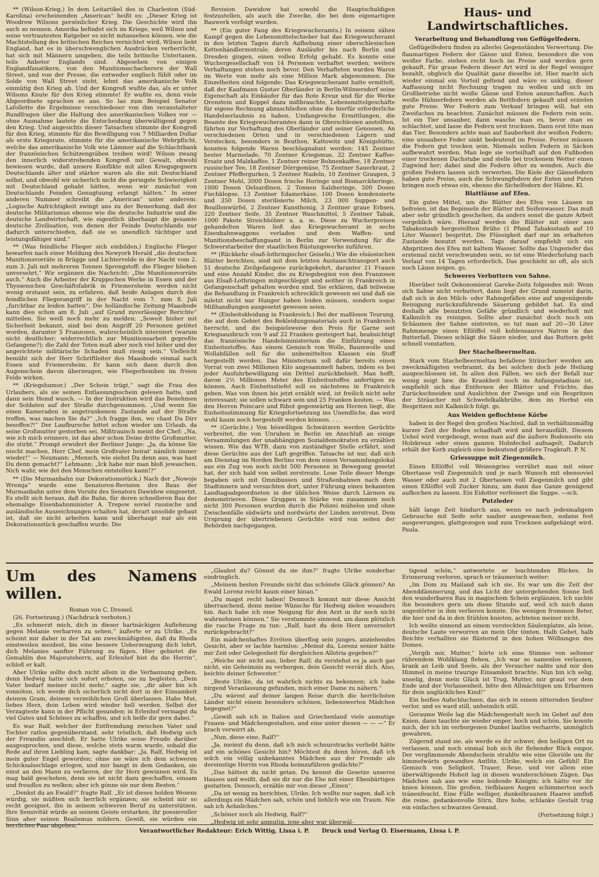** (Wilson-Krieg.) In dem Leitartikel des in Charleston (Süd-Karolina) erscheinenden „American“ heißt es: „Dieser Krieg ist Woodrow Wilsons persönlicher Krieg. Die Geschichte wird ihn auch so nennen. Amerika befindet sich im Kriege, weil Wilson und seine vertrautesten Ratgeber es nicht mitansehen können, wie die Machtstellung des britischen Reiches vernichtet wird. Wilson liebt England, hat es in überschwenglichen Ausdrücken verherrlicht, hat sich mit Männern umgeben, die teils britische Untertanen, teils Anbeter Englands sind. Abgesehen von einigen Englandfanatikern, von den Munitionsschacherern der Wall Street, und von der Presse, die entweder englisch fühlt oder im Solde von Wall Street steht, lehnt das amerikanische Volk einmütig den Krieg ab. Und der Kongreß wußte das, als er unter Wilsons Knute für den Krieg stimmte! Er wußte es, denn viele Abgeordnete sprachen es aus. So las zum Beispiel Senator Lafollette die Ergebnisse verschiedener von ihm veranstalteter Rundfragen über die Haltung des amerikanischen Volkes vor — ohne Ausnahme lautete die Entscheidung überwältigend gegen den Krieg. Und angesichts dieser Tatsachen stimmte der Kongreß für den Krieg, stimmte für die Bewilligung von 7 Milliarden Dollar als erste Kriegsrate, stimmte für die amerikanische Wehrpflicht, welche das amerikanische Volk wie Lämmer auf die Schlachtbank der französischen Schützengräben treiben wird! Wilson zwang den innerlich widerstrebenden Kongreß mit Gewalt, obwohl bewiesen wurde, daß unsere Konflikte mit allen Kriegsgegnern Deutschlands älter und stärker waren als die mit Deutschland selbst, und obwohl wir sicherlich nicht die geringste Schwierigkeit mit Deutschland gehabt hätten, wenn wir zunächst von Deutschlands Feinden Genugtuung erlangt hätten.“ In einer anderen Nummer schreibt die „American“ unter anderem: „Logische Aufrichtigkeit zwingt uns zu der Bemerkung, daß der deutsche Militarismus ebenso wie die deutsche Industrie und die deutsche Landwirtschaft, wie eigentlich überhaupt die gesamte deutsche Zivilisation, von denen der Feinde Deutschlands nur dadurch unterschieden, daß sie so unendlich tüchtiger und leistungsfähiger sind.“
** (Was feindliche Flieger sich einbilden.) Englische Flieger bewarfen nach einer Meldung des Newyork Herald „die deutschen Munitionsvorräte in Brügge und Lichtervelde in der Nacht vom 2. zum 3. Juli mit mehreren Tonnen Sprengstoff; die Flieger blieben unversehrt.“ Wir ergänzen die Nachricht: „Die Munitionsvorräte auch.“ Auch die Arbeiter der Kruppschen Werke in Essen und der Thyssenschen Geschäftsfabrik in Friemersheim werden nicht wenig erstaunt sein, zu erfahren, daß beide Anlagen durch den feindlichen Fliegerangriff in der Nacht vom 7. zum 8. Juli „furchtbar zu leiden hatten“. Die holländische Zeitung Maasbode kann dies schon am 8. Juli „auf Grund zuverlässiger Berichte“ mitteilen. Sie weiß noch mehr zu melden: „Soweit bisher mit Sicherheit bekannt, sind bei dem Angriff 20 Personen getötet worden, darunter 5 Franzosen, wahrscheinlich interniert (warum nicht deutlicher: widerrechtlich zur Munitionsarbeit gepreßte Gefangene?); die Zahl der Toten muß aber noch viel höher und der angerichtete militärische Schaden muß riesig sein.“ Vielleicht bemüht sich der Herr Schriftleiter des Maasbode einmal nach Essen und Friemersheim. Er kann sich dann durch den Augenschein davon überzeugen, wie Fliegerbomben im freien Felde wirken.
** (Kriegshumor.) „Der Schein trügt,“ sagt die Frau des Urlaubers, als sie seinen Entlassungsschein gelesen hatte, und dann sein Hemd wusch. — In der Instruktion wird das Benehmen der Soldaten auf der Straße durchgenommen. „Und wenn Sie einen Kameraden in angetrunkenem Zustande auf der Straße treffen, was machen Sie da?“ „Ich fragge ihm, wo chast Du Dirr besoffen?!“ Der Laufbursche bittet schon wieder um Urlaub, da seine Großmutter gestorben sei. Mißtrauisch meint der Chef: „Na, wie ich mich erinnere, ist das aber schon Deine dritte Großmutter, die stirbt.“ Prompt erwidert der Berliner Junge: „Ja, da könne Sie nischt machen, Herr Chef, mein Großvater heirat' nämlich immer wieder!“ — Neumann: „Mensch, wie siehst Du denn aus, was hast Du denn gemacht?“ Lehmann: „Ick habe mir man bloß jewaschen. Nich wahr, wie det den Menschen entstellen kann!?“
** (Die Murmanbahn nur Dekorationsstück.) Nach der „Nowoje Wremja“ wurde eine Senatoren-Revision des Baus der Murmanbahn unter dem Vorsitz des Senators Dawidow eingesetzt. Es stellt sich heraus, daß die Bahn, für deren schnelleren Bau der ehemalige Eisenbahnminister A. Trepow soviel russische und ausländische Auszeichnungen erhalten hat, derart unsolide gebaut ist, daß sie nicht arbeiten kann und überhaupt nur als ein Dekorationsstück geschaffen wurde. Die
Revision Dawidow hat sowohl die Hauptschuldigen festzustellen, als auch die Zwecke, die bei dem eigenartigen Bauwerk verfolgt wurden.
** (Ein guter Fang des Kriegswucheramts.) In seinem zähen Kampf gegen die Lebensmittelschieber hat das Kriegswucheramt in den letzten Tagen durch Aufhebung einer oberschlesischen Kettenhändlerzentrale, deren Ausläufer bis nach Berlin und Dresden gingen, einen vollen Erfolg gehabt. Es konnte eine Wuchergesellschaft von 14 Personen verhaftet werden; weitere Verhaftungen stehen noch bevor. Den Verhafteten wurden Waren im Werte von mehr als eine Million Mark abgenommen. Die Einzelheiten sind folgende: Das Kriegswucheramt hatte ermittelt, daß der Kaufmann Gustav Oberländer in Berlin-Wilmersdorf seine Eigenschaft als Einkäufer für das Rote Kreuz und für die Werke Orenstein und Koppel dazu mißbrauchte, Lebensmittelgeschäfte für eigene Rechnung abzuschließen ohne die hierfür erforderliche Handelserlaubnis zu haben. Umfangreiche Ermittlungen, die Beamte des Kriegswucheramtes dann in Oberschlesien anstellten, führten zur Verhaftung des Oberländer und seiner Genossen. An verschiedenen Orten und in verschiedenen Lägern und Verstecken, besonders in Beuthen, Kattowitz und Königshütte, konnten folgende Waren beschlagnahmt werden: 145 Zentner bester Marmelade, 70 Zentner Kriegsmus, 32 Zentner Kaffee-Ersatz und Malzkaffee, 1 Zentner reiner Bohnenkaffee, 18 Zentner russischer Tee, 18 Zentner Dörrgemüse, 75 Zentner Sauerkraut, 2 Zentner Pfeffergurken, 5 Zentner Nudeln, 10 Zentner Graupen, 3 Zentner Mehl, 3000 Dosen frische Heringe und Bismarckheringe, 1000 Dosen Oelsardinen, 2 Tonnen Salzheringe, 500 Dosen Fischklopse, 13 Zentner Edamerkäse, 100 Dosen kondensierte und 350 Dosen sterilisierte Milch, 23 000 Suppen- und Bouillonwürfel, 2 Zentner Kunsthonig, 3 Zentner graue Erbsen, 320 Zentner Seife, 35 Zentner Waschmittel, 5 Zentner Tabak, 1000 Pakete Streichhölzer u. a. m. Diese zu Wucherpreisen gehandelten Waren ließ das Kriegswucheramt in sechs Eisenbahnwaggons verladen und dem Waffen- und Munitionsbeschaffungsamt in Berlin zur Verwendung für die Schwerstarbeiter der staatlichen Rüstungswerke zuführen.
** (Rückkehr elsaß-lothringischer Geiseln.) Wie die elsässischen Blätter berichten, sind mit dem letzten Austauschtransport auch 51 deutsche Zivilgefangene zurückgekehrt, darunter 21 Frauen und eine Anzahl Kinder, die zu Kriegsbeginn von den Franzosen aus Elsaß-Lothringen mitgeschleppt und seither in Frankreich in Gefangenschaft gehalten worden sind. Sie erklären, daß teilweise die Behandlung in Frankreich schrecklich gewesen sei und daß sie zuletzt nicht nur Hunger haben leiden müssen, sondern sogar Mißhandlungen ausgesetzt gewesen seien.
** (Einheitskleidung in Frankreich.) Bei der maßlosen Teurung, die auf dem Gebiet des Bekleidungsmaterials auch in Frankreich herrscht, und die beispielsweise den Preis für Garne seit Kriegsausbruch von 9 auf 32 Franken gesteigert hat, beabsichtigt das französische Handelsministerium die Einführung eines Einheitsstoffes. Aus einem Gemisch von Wolle, Baumwolle und Wollabfällen soll für die unbemittelten Klassen ein Stoff hergestellt werden. Das Ministerium soll dafür bereits einen Vorrat von zwei Millionen Kilo angesammelt haben, indem es bei jeder Ausfuhrbewilligung ein Drittel zurückbehielt. Man hofft, davon 2½ Millionen Meter des Einheitsstoffes anfertigen zu können. Auch Einheitsstiefel soll es nächstens in Frankreich geben. Was von ihnen bis jetzt erzählt wird, ist freilich nicht sehr interessant; sie sollen schwarz sein und 25 Franken kosten. — Was den Herren Poincaré und Ribot gegenwärtig am Herzen liegt, die Einheitsstimmung für Kriegsfortsetzung ins Unendliche, das wird wohl kaum noch hergestellt werden können. . . .
** (Gerüchte.) Von böswilligen Schwätzern werden Gerüchte verbreitet, die von Unruhen in Berlin im Anschluß an einige Versammlungen der unabhängigen Sozialdemokraten zu erzählen wissen. Wie das WTB. dazu von zuständiger Stelle erfährt, sind diese Gerüchte aus der Luft gegriffen. Tatsache ist nur, daß sich am Dienstag im Norden Berlins von dem einen Versammlungslokal aus ein Zug von noch nicht 500 Personen in Bewegung gesetzt hat, der sich bald von selbst zerstreute. Lose Teile dieser Menge begaben sich mit Omnibussen und Straßenbahnen nach dem Stadtinnern und versuchten dort, unter Führung eines bekannten Landtagsabgeordneten in der üblichen Weise durch Lärmen zu demonstrieren. Diese Gruppen in Stärke von zusammen noch nicht 300 Personen wurden durch die Polizei mühelos und ohne Zwischenfälle südwärts und nordwärts der Linden zerstreut. Dem Ursprung der übertriebenen Gerüchte wird von seiten der Behörden nachgegangen.
Haus- und Landwirtschaftliches.
Verarbeitung und Behandlung von Geflügelfedern.
Geflügelfedern finden zu allerlei Gegenständen Verwertung. Die flaumartigen Federn der Gänse und Enten, besonders die von weißer Farbe, stehen recht hoch im Preise und werden gern gekauft. Für graue Federn dieser Art wird in der Regel weniger bezahlt, obgleich die Qualität ganz dieselbe ist. Hier macht sich wieder einmal ein Vorteil geltend und wäre es unklug, dieser Auffassung nicht Rechnung tragen zu wollen und sich im Großbetriebe nicht weiße Gänse und Enten anzuschaffen. Auch weiße Hühnerfedern werden als Bettfedern gekauft und erzielen gute Preise. Wer Federn zum Verkauf bringen will, hat ein Zweifaches zu beachten. Zunächst müssen die Federn rein sein. Ist ein Tier unsauber, dann wasche man es, bevor man es schlachtet, und lasse die Federn erst trocknen. Dann erst töte man das Tier. Besonders achte man auf Sauberkeit der weißen Federn; eine unsaubere Feder sinkt bedeutend im Preise. Ferner müssen die Federn gut trocken sein. Niemals sollen Federn in Säcken aufbewahrt werden. Man lege sie vorteilhaft auf den Fußboden einer trockenen Dachstube und stelle bei trockenem Wetter einen Zugwind her; dabei sind die Federn öfter zu wenden. Auch die großen Federn lassen sich verwerten. Die Kiele der Gänsefedern haben gute Preise, auch die Schwungfedern der Enten und Puten bringen noch etwas ein, ebenso die Sichelfedern der Hähne. Kl.
Blattläuse auf Efeu.
Ein gutes Mittel, um die Blätter des Efeu von Läusen zu befreien, ist das Bepinseln der Blätter mit Seifenwasser. Das muß aber sehr gründlich geschehen, da anders sonst die ganze Arbeit vergeblich wäre. Hierauf werden die Blätter mit einer aus Tabaksstaub hergestellten Brühe (1 Pfund Tabaksstaub auf 10 Liter Wasser) bespritzt. Die Flüssigkeit darf nur im erkalteten Zustande benutzt werden. Tags darauf empfiehlt sich ein Abspritzen des Efeu mit kaltem Wasser. Sollte das Ungeziefer das erstemal nicht verschwunden sein, so ist eine Wiederholung nach Verlauf von 14 Tagen erforderlich. Das geschieht so oft, als sich noch Läuse zeigen. gs.
Schweres Verbuttern von Sahne.
Hierüber teilt Oekonomierat Gareke-Zeitz folgendes mit: Wenn sich Sahne nicht verbuttert, dann liegt der Grund zumeist darin, daß sich in den Milch- oder Rahmgefäßen eine auf ungenügende Reinigung zurückzuführende Säuerung gebildet hat. Es sind deshalb alle benutzten Gefäße gründlich und wiederholt mit Kalkmilch zu reinigen. Sollte aber zunächst doch noch ein Schäumen der Sahne eintreten, so tut man auf 20—30 Liter Rahmmenge einen Eßlöffel voll kohlensaures Natron in das Butterfaß. Dieses schlägt die Säure nieder, und das Buttern geht schnell vonstatten.
Der Stachelbeermeltau.
Stark vom Stachelbeermeltau befallene Sträucher werden am zweckmäßigsten verbrannt, da bei solchen doch jede Heilung ausgeschlossen ist. In allen den Fällen, wo sich der Befall nur wenig zeigt bzw. die Krankheit noch im Anfangsstadium ist, empfiehlt sich das Entfernen der Blätter und Früchte, das Zurückschneiden und Auslichten der Zweige und ein Bespritzen der Sträucher mit Schwefelkalkbrühe, dem im Herbst ein Bespritzen mit Kalkmilch folgt. gs.
Aus Weiden geflochtene Körbe
haben in der Regel den großen Nachteil, daß in verhältnismäßig kurzer Zeit der Boden schadhaft wird und herausfällt. Diesem Uebel wird vorgebeugt, wenn man auf die äußere Bodenseite ein Holzkreuz oder einen ganzen Holzdeckel aufnagelt. Dadurch erhält der Korb zugleich eine bedeutend größere Tragkraft. P. N.
Griessuppe mit Ziegenmilch.
Einen Eßlöffel voll Weizengries verrührt man mit einer Obertasse voll Ziegenmilch und je nach Wunsch mit ebensoviel Wasser oder auch mit 2 Obertassen voll Ziegenmilch und gibt einen Eßlöffel voll Zucker hinzu, um dann das Ganze genügend aufkochen zu lassen. Ein Eidotter verfeinert die Suppe. —sch.
Putzleder
hält lange Zeit hindurch aus, wenn es nach jedesmaligem Gebrauche mit Seife sehr sauber ausgewaschen, sodann fest ausgewrungen, glattgezogen und zum Trocknen aufgehängt wird. Paula.
Um des Namens willen.
Roman von C. Dressel.
(26. Fortsetzung.) (Nachdruck verboten.)
„Es schmerzt mich, dich in dieser hartnäckigen Auflehnung gegen Melanie verharren zu sehen,“ äußerte er zu Ulrike. „Es scheint mir daher in der Tat am zweckmäßigsten, daß du Rhoda einstweilen meidest, bis eine bessere Ueberzeugung dich lehrt, dich Melanies sanfter Führung zu fügen. Hier gebietet die Gemahlin des Majoratsherrn, auf Erlenhof bist du die Herrin“, schloß er kalt.
Aber Ulrike sollte doch nicht allein in die Verbannung gehen, denn Hedwig hatte sich sofort erboten, sie zu begleiten. „Dein Vater bedarf meiner nicht mehr,“ sagte sie, „dir aber bin ich vonnöten, ich werde dich sicherlich nicht dort in der Einsamkeit deinem Gram, deinem verzeihlichen Groll überlassen. Habe Mut, liebes Herz, dein Leben wird wieder hell werden. Selbst der Verzagteste kann in der Pflicht gesunden; in Erlenhof vermagst du viel Gutes und Schönes zu schaffen, und ich helfe dir gern dabei.“
Es war Ralf, welcher der Entfremdung zwischen Vater und Tochter ratlos gegenüberstand, sehr tröstlich, daß Hedwig sich der Freundin anschloß. Er hatte Ulrike seine Freude darüber ausgesprochen, und diese, welche stets warm wurde, sobald die Rede auf ihren Liebling kam, sagte dankbar: „Ja, Ralf, Hedwig ist mein guter Engel geworden; ohne sie wäre ich dem schweren Schicksalsschlage erlegen, und mir bangt in dem Gedanken, sie einst an den Mann zu verlieren, der ihr Herz gewinnen wird. Es mag bald geschehen, denn sie ist nicht dazu geschaffen, einsam und freudlos zu welken; aber ich gönne sie nur dem Besten.“
„Denkst du an Ewald?“ fragte Ralf. „Er ist dieses holden Wesens würdig, sie müßten sich herrlich ergänzen; sie scheint mir so recht geeignet, ihn in seinem schweren Beruf zu unterstützen. Ihre Sensivität würde an seinem Geiste erstarken, ihr poesievoller Sinn aber seinen Realismus mildern. Gewiß, sie würden ein herrliches Paar abgeben.“
„Glaubst du? Gönnst du sie ihm?“ fragte Ulrike sonderbar eindringlich.
„Meinem besten Freunde nicht das schönste Glück gönnen? An Ewald Lorenz reicht kaum einer hinan.“
„Du magst recht haben! Dennoch kommt mir diese Ansicht überraschend, denn meine Wünsche für Hedwig zielen woanders hin. Auch habe ich eine Neigung für den Arzt in ihr noch nicht wahrnehmen können.“ Sie verstummte sinnend, um dann plötzlich die rasche Frage zu tun: „Ralf, hast du dein Herz unversehrt zurückgebracht?“
Ein mädchenhaftes Erröten überflog sein junges, anziehendes Gesicht, aber er lachte harmlos: „Meinst du, Lorenz senior hätte mir Zeit oder Gelegenheit für dergleichen Allotria gegeben?“
„Weiche mir nicht aus, lieber Ralf; du verstehst es ja auch gar nicht, ein Geheimnis zu verbergen, dein Gesicht verrät dich. Also, beichte deiner Schwester.“
„Beste Ulrike, da ist wahrlich nichts zu bekennen; ich habe nirgend Veranlassung gefunden, mich einer Dame zu nähern.“
„Du wärest auf deiner langen Reise durch die herrlichsten Länder nicht einem besonders schönen, liebenswerten Mädchen begegnet?“
„Gewiß sah ich in Italien und Griechenland viele anmutige Frauen- und Mädchengestalten, und eine unter diesen — — —“ Er brach verwirrt ab.
„Nun, diese eine, Ralf?“
„Ja, meinst du denn, daß ich mich schnurstracks verliebt hätte auf ein schönes Gesicht hin? Möchtest du denn hören, daß ich solch ein völlig unbekanntes Mädchen aus der Fremde als dereinstige Herrin von Rhoda heimzuführen gedächte?“
„Das hättest du nicht getan. Du kennst die Gesetze unseres Hauses und weißt, daß sie dir nur die Ehe mit einer Ebenbürtigen gestatten. Dennoch, erzähle mir von dieser „Einen“.
„Da ist wenig zu berichten, Ulrike. Ich wollte nur sagen, daß ich allerdings ein Mädchen sah, schön und lieblich wie ein Traum. Nie sah ich Aehnliches.“
„Schöner noch als Hedwig, Ralf?“
„Hedwig ist sehr anmutig, jene aber war überwäl-
tigend schön,“ antwortete er leuchtenden Blickes. In Erinnerung verloren, sprach er träumerisch weiter:
„Im Dom zu Mailand sah ich sie. Es war um die Zeit der Abenddämmerung, und das Licht der untergehenden Sonne ließ den wunderbaren Bau in magischem Schein erglänzen. Ich suchte ihn besonders gern um diese Stunde auf, weil ich mich dann ungestörter in ihm verlieren konnte. Die wenigen frommen Beter, die hier und da in den Stühlen knieten, achteten meiner nicht.
Ich weilte sinnend an einem versteckten Säulenplatze, als leise, deutsche Laute verworren an mein Ohr tönten. Halb Gebet, halb Beichte verhallten sie flüsternd in den hohen Wölbungen des Domes.
„Vergib mir, Mutter,“ hörte ich eine Stimme von seltener rührendem Wohlklang flehen. „Ich war so namenlos verlassen, krank an Leib und Seele, als der Versucher nahte und mir den Himmel in meine traurige Einsamkeit brachte. Nun bin ich selig, unselig, denn mein Glück ist Trug. Mutter, mir graut vor dem Ende und der Verlassenheit, bitte den Allmächtigen um Erbarmen für dein unglückliches Kind!“
Ein heißes Aufschluchzen, das sich in einem zitternden Seufzer verlor, und es ward still, unheimlich still.
Geraume Weile lag die Mädchengestalt noch im Gebet auf den Knien, dann tauchte sie wieder empor, hoch und schön. Sie konnte mich, der ich im verborgenen Dunkel lautlos verharrte, unmöglich gewahren.
Zögernd stand sie, als werde es ihr schwer, den heiligen Ort zu verlassen, und noch einmal hob sich ihr flehender Blick empor. Der verglimmende Abendschein strahlte wie eine Glorióle um ihr himmelwärts gewandtes Antlitz. Ulrike, welch ein Gefühl! Ein Gemisch von Seligkeit, Trauer, Reue, und vor allem eine überwältigende Hoheit lag in diesen wunderschönen Zügen. Das Mädchen sah aus wie eine leidende Königin; ich hätte vor ihr knien können. Die großen, tiefblauen Augen schimmerten noch tränenfeucht. Eine Fülle welliger, dunkelbraunen Haares umfloß die reine, gedankenvolle Stirn. Ihre hohe, schlanke Gestalt trug ein einfaches schwarzes Gewand.
(Fortsetzung folgt.)
Verantwortlicher Redakteur: Erich Wittig, Lissa i. P. Druck und Verlag O. Eisermann, Lissa i. P.